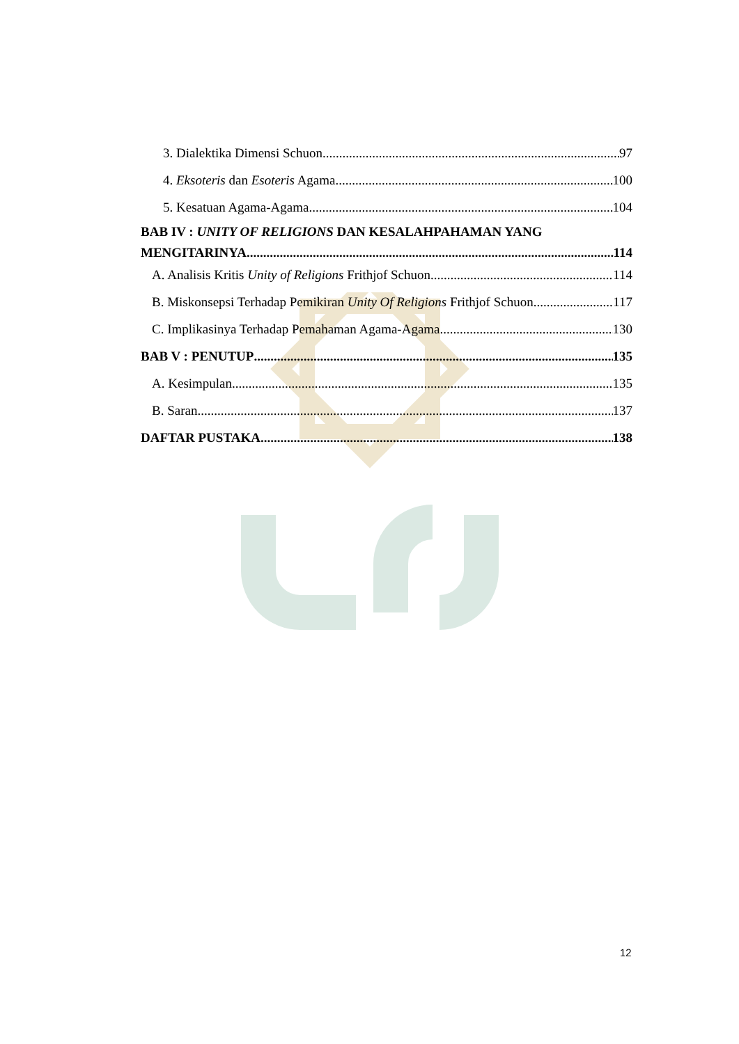3. Dialektika Dimensi Schuon 97
4. Eksoteris dan Esoteris Agama 100
5. Kesatuan Agama-Agama 104
BAB IV : UNITY OF RELIGIONS DAN KESALAHPAHAMAN YANG
MENGITARINYA 114
A. Analisis Kritis Unity of Religions Frithjof Schuon 114
B. Miskonsepsi Terhadap Pemikiran Unity Of Religions Frithjof Schuon 117
C. Implikasinya Terhadap Pemahaman Agama-Agama 130
BAB V : PENUTUP 135
A. Kesimpulan 135
B. Saran 137
DAFTAR PUSTAKA 138
12